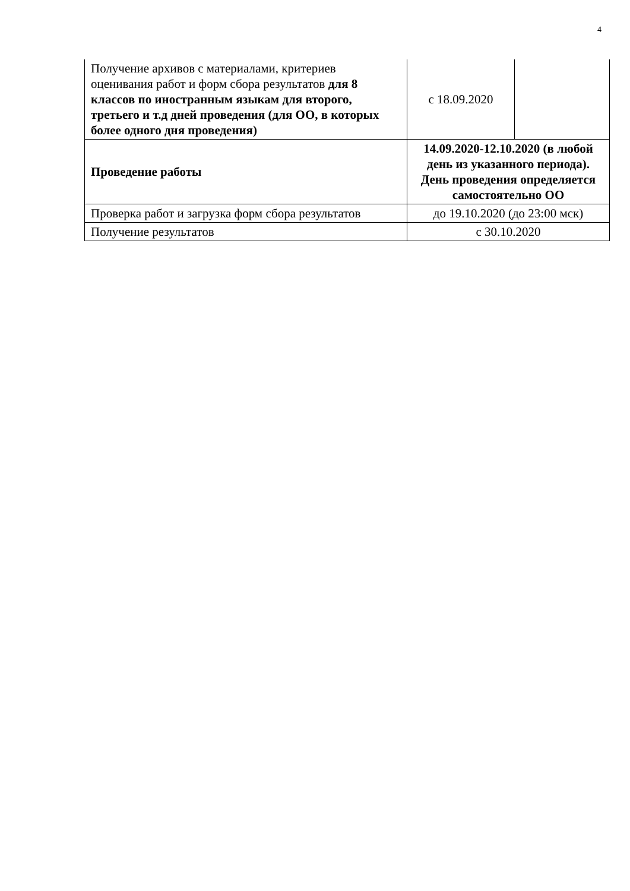4
| Получение архивов с материалами, критериев оценивания работ и форм сбора результатов для 8 классов по иностранным языкам для второго, третьего и т.д дней проведения (для ОО, в которых более одного дня проведения) | с 18.09.2020 | |
| Проведение работы | 14.09.2020-12.10.2020 (в любой день из указанного периода). День проведения определяется самостоятельно ОО | |
| Проверка работ и загрузка форм сбора результатов | до 19.10.2020 (до 23:00 мск) | |
| Получение результатов | с 30.10.2020 | |